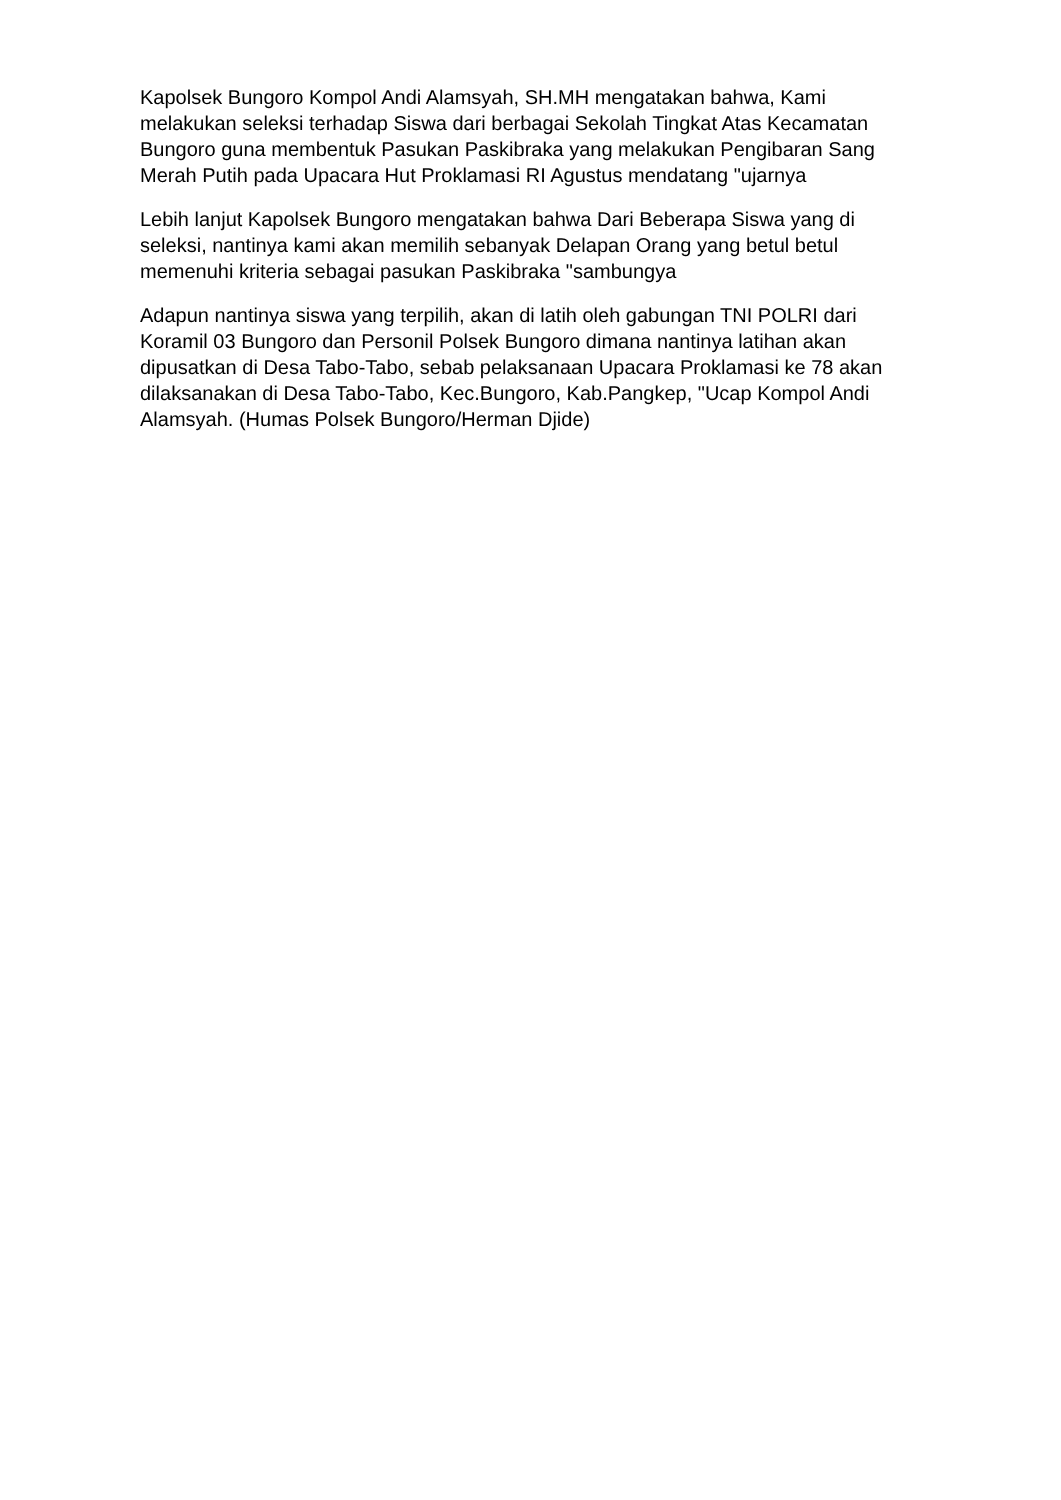Kapolsek Bungoro Kompol Andi Alamsyah, SH.MH mengatakan bahwa, Kami melakukan seleksi terhadap Siswa dari berbagai Sekolah Tingkat Atas Kecamatan Bungoro guna membentuk Pasukan Paskibraka yang melakukan Pengibaran Sang Merah Putih pada Upacara Hut Proklamasi RI Agustus mendatang "ujarnya
Lebih lanjut Kapolsek Bungoro mengatakan bahwa Dari Beberapa Siswa yang di seleksi, nantinya kami akan memilih sebanyak Delapan Orang yang betul betul memenuhi kriteria sebagai pasukan Paskibraka "sambungya
Adapun nantinya siswa yang terpilih, akan di latih oleh gabungan TNI POLRI dari Koramil 03 Bungoro dan Personil Polsek Bungoro dimana nantinya latihan akan dipusatkan di Desa Tabo-Tabo, sebab pelaksanaan Upacara Proklamasi ke 78 akan dilaksanakan di Desa Tabo-Tabo, Kec.Bungoro, Kab.Pangkep, "Ucap Kompol Andi Alamsyah. (Humas Polsek Bungoro/Herman Djide)